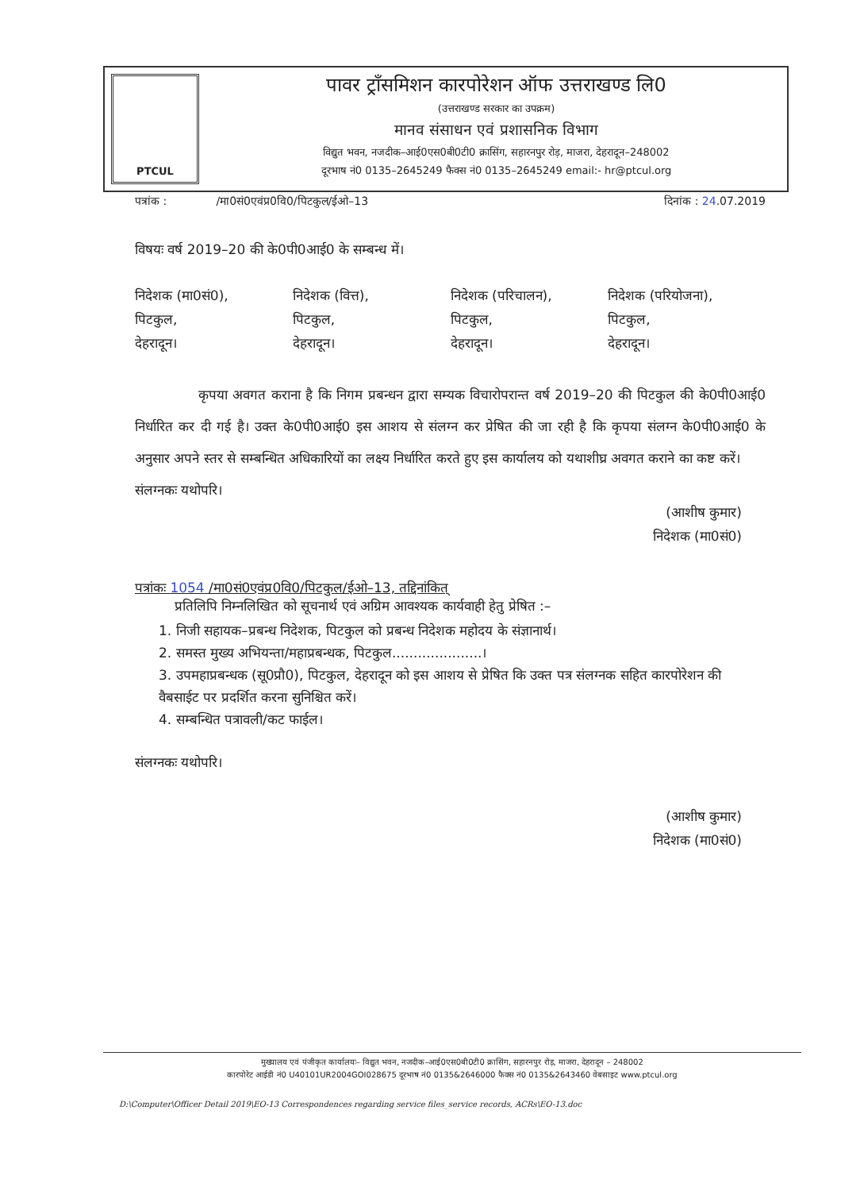PTCUL
पावर ट्राँसमिशन कारपोरेशन ऑफ उत्तराखण्ड लि0
(उत्तराखण्ड सरकार का उपक्रम)
मानव संसाधन एवं प्रशासनिक विभाग
विद्युत भवन, नजदीक–आई0एस0बी0टी0 क्रासिंग, सहारनपुर रोड़, माजरा, देहरादून–248002
दूरभाष नं0 0135–2645249 फैक्स नं0 0135–2645249 email:- hr@ptcul.org
पत्रांक : /मा0सं0एवंप्र0वि0/पिटकुल/ईओ–13 दिनांक : 24.07.2019
विषयः वर्ष 2019–20 की के0पी0आई0 के सम्बन्ध में।
निदेशक (मा0सं0),
पिटकुल,
देहरादून।
निदेशक (वित्त),
पिटकुल,
देहरादून।
निदेशक (परिचालन),
पिटकुल,
देहरादून।
निदेशक (परियोजना),
पिटकुल,
देहरादून।
कृपया अवगत कराना है कि निगम प्रबन्धन द्वारा सम्यक विचारोपरान्त वर्ष 2019–20 की पिटकुल की के0पी0आई0 निर्धारित कर दी गई है। उक्त के0पी0आई0 इस आशय से संलग्न कर प्रेषित की जा रही है कि कृपया संलग्न के0पी0आई0 के अनुसार अपने स्तर से सम्बन्धित अधिकारियों का लक्ष्य निर्धारित करते हुए इस कार्यालय को यथाशीघ्र अवगत कराने का कष्ट करें।
संलग्नकः यथोपरि।
(आशीष कुमार)
निदेशक (मा0सं0)
पत्रांकः 1054 /मा0सं0एवंप्र0वि0/पिटकुल/ईओ–13, तद्दिनांकित्
प्रतिलिपि निम्नलिखित को सूचनार्थ एवं अग्रिम आवश्यक कार्यवाही हेतु प्रेषित :–
1. निजी सहायक–प्रबन्ध निदेशक, पिटकुल को प्रबन्ध निदेशक महोदय के संज्ञानार्थ।
2. समस्त मुख्य अभियन्ता/महाप्रबन्धक, पिटकुल.....................।
3. उपमहाप्रबन्धक (सू0प्रौ0), पिटकुल, देहरादून को इस आशय से प्रेषित कि उक्त पत्र संलग्नक सहित कारपोरेशन की वैबसाईट पर प्रदर्शित करना सुनिश्चित करें।
4. सम्बन्धित पत्रावली/कट फाईल।
संलग्नकः यथोपरि।
(आशीष कुमार)
निदेशक (मा0सं0)
मुख्यालय एवं पंजीकृत कार्यालयः– विद्युत भवन, नजदीक–आई0एस0बी0टी0 क्रासिंग, सहारनपुर रोड़, माजरा, देहरादून – 248002
कारपोरेट आईडी नं0 U40101UR2004GOI028675 दूरभाष नं0 0135&2646000 फैक्स नं0 0135&2643460 वेबसाइट www.ptcul.org
D:\Computer\Officer Detail 2019\EO-13 Correspondences regarding service files_service records, ACRs\EO-13.doc